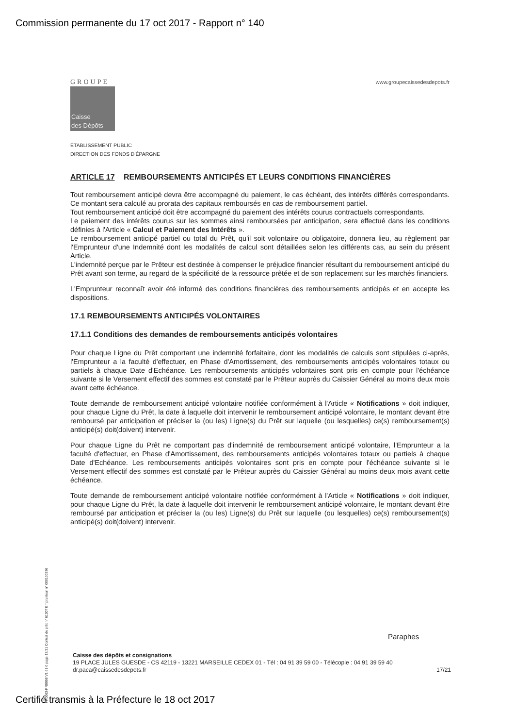Commission permanente du 17 oct 2017 - Rapport n° 140
GROUPE
Caisse
des Dépôts
www.groupecaissedesdepots.fr
ÉTABLISSEMENT PUBLIC
DIRECTION DES FONDS D'ÉPARGNE
ARTICLE 17 REMBOURSEMENTS ANTICIPÉS ET LEURS CONDITIONS FINANCIÈRES
Tout remboursement anticipé devra être accompagné du paiement, le cas échéant, des intérêts différés correspondants. Ce montant sera calculé au prorata des capitaux remboursés en cas de remboursement partiel.
Tout remboursement anticipé doit être accompagné du paiement des intérêts courus contractuels correspondants.
Le paiement des intérêts courus sur les sommes ainsi remboursées par anticipation, sera effectué dans les conditions définies à l'Article « Calcul et Paiement des Intérêts ».
Le remboursement anticipé partiel ou total du Prêt, qu'il soit volontaire ou obligatoire, donnera lieu, au règlement par l'Emprunteur d'une Indemnité dont les modalités de calcul sont détaillées selon les différents cas, au sein du présent Article.
L'indemnité perçue par le Prêteur est destinée à compenser le préjudice financier résultant du remboursement anticipé du Prêt avant son terme, au regard de la spécificité de la ressource prêtée et de son replacement sur les marchés financiers.
L'Emprunteur reconnaît avoir été informé des conditions financières des remboursements anticipés et en accepte les dispositions.
17.1 REMBOURSEMENTS ANTICIPÉS VOLONTAIRES
17.1.1 Conditions des demandes de remboursements anticipés volontaires
Pour chaque Ligne du Prêt comportant une indemnité forfaitaire, dont les modalités de calculs sont stipulées ci-après, l'Emprunteur a la faculté d'effectuer, en Phase d'Amortissement, des remboursements anticipés volontaires totaux ou partiels à chaque Date d'Echéance. Les remboursements anticipés volontaires sont pris en compte pour l'échéance suivante si le Versement effectif des sommes est constaté par le Prêteur auprès du Caissier Général au moins deux mois avant cette échéance.
Toute demande de remboursement anticipé volontaire notifiée conformément à l'Article « Notifications » doit indiquer, pour chaque Ligne du Prêt, la date à laquelle doit intervenir le remboursement anticipé volontaire, le montant devant être remboursé par anticipation et préciser la (ou les) Ligne(s) du Prêt sur laquelle (ou lesquelles) ce(s) remboursement(s) anticipé(s) doit(doivent) intervenir.
Pour chaque Ligne du Prêt ne comportant pas d'indemnité de remboursement anticipé volontaire, l'Emprunteur a la faculté d'effectuer, en Phase d'Amortissement, des remboursements anticipés volontaires totaux ou partiels à chaque Date d'Echéance. Les remboursements anticipés volontaires sont pris en compte pour l'échéance suivante si le Versement effectif des sommes est constaté par le Prêteur auprès du Caissier Général au moins deux mois avant cette échéance.
Toute demande de remboursement anticipé volontaire notifiée conformément à l'Article « Notifications » doit indiquer, pour chaque Ligne du Prêt, la date à laquelle doit intervenir le remboursement anticipé volontaire, le montant devant être remboursé par anticipation et préciser la (ou les) Ligne(s) du Prêt sur laquelle (ou lesquelles) ce(s) remboursement(s) anticipé(s) doit(doivent) intervenir.
PR0063-PR0068 V1.61.0 page 17/21 Contrat de prêt n° 61307 Emprunteur n° 000100336
Paraphes
Caisse des dépôts et consignations
19 PLACE JULES GUESDE - CS 42119 - 13221 MARSEILLE CEDEX 01 - Tél : 04 91 39 59 00 - Télécopie : 04 91 39 59 40
dr.paca@caissedesdepots.fr 17/21
Certifié transmis à la Préfecture le 18 oct 2017